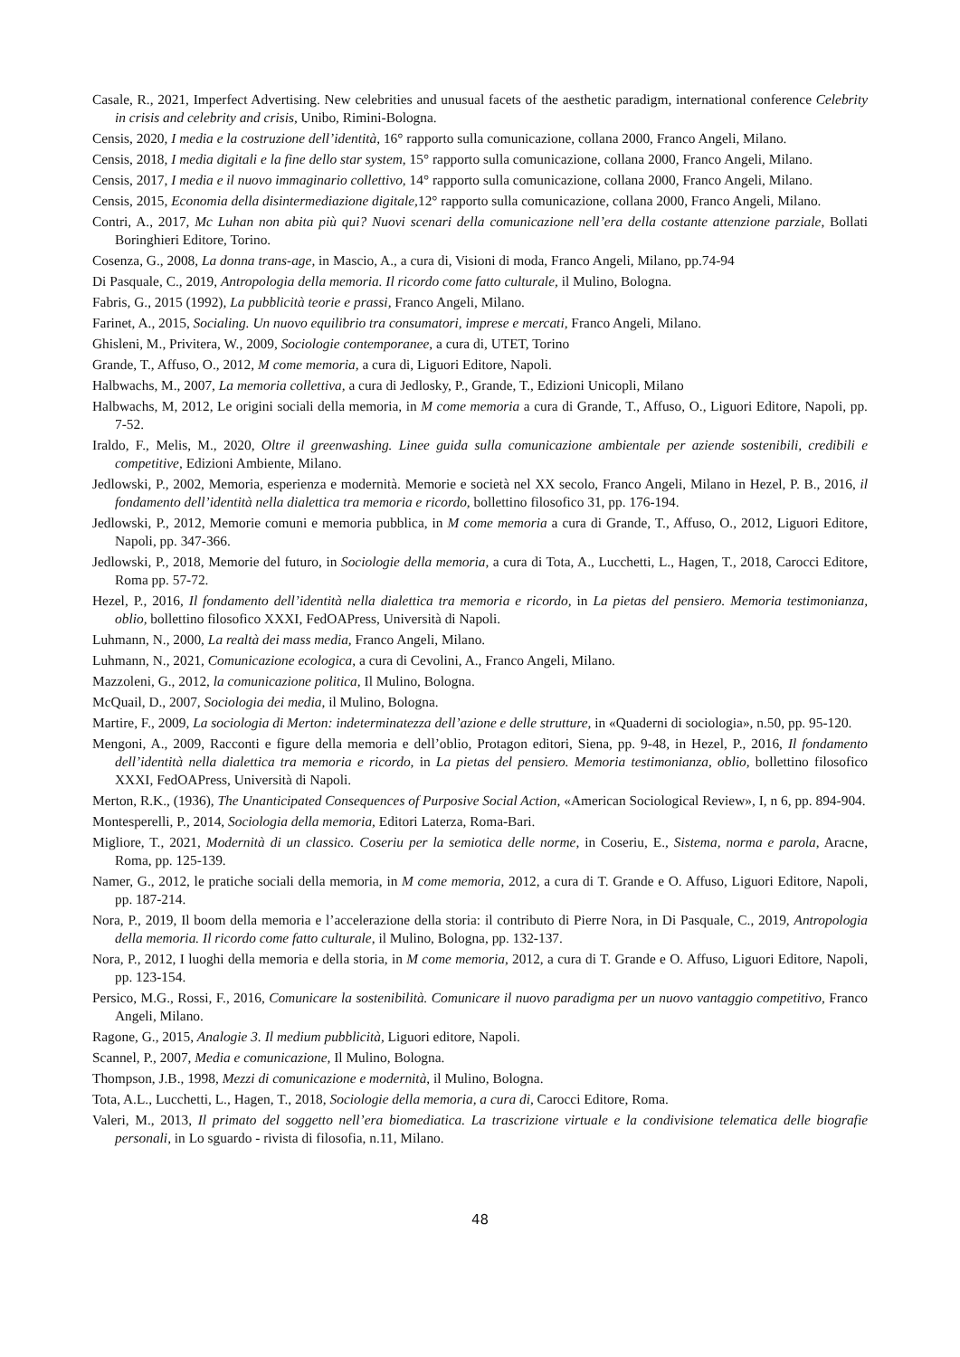Casale, R., 2021, Imperfect Advertising. New celebrities and unusual facets of the aesthetic paradigm, international conference Celebrity in crisis and celebrity and crisis, Unibo, Rimini-Bologna.
Censis, 2020, I media e la costruzione dell’identità, 16° rapporto sulla comunicazione, collana 2000, Franco Angeli, Milano.
Censis, 2018, I media digitali e la fine dello star system, 15° rapporto sulla comunicazione, collana 2000, Franco Angeli, Milano.
Censis, 2017, I media e il nuovo immaginario collettivo, 14° rapporto sulla comunicazione, collana 2000, Franco Angeli, Milano.
Censis, 2015, Economia della disintermediazione digitale, 12° rapporto sulla comunicazione, collana 2000, Franco Angeli, Milano.
Contri, A., 2017, Mc Luhan non abita più qui? Nuovi scenari della comunicazione nell’era della costante attenzione parziale, Bollati Boringhieri Editore, Torino.
Cosenza, G., 2008, La donna trans-age, in Mascio, A., a cura di, Visioni di moda, Franco Angeli, Milano, pp.74-94
Di Pasquale, C., 2019, Antropologia della memoria. Il ricordo come fatto culturale, il Mulino, Bologna.
Fabris, G., 2015 (1992), La pubblicità teorie e prassi, Franco Angeli, Milano.
Farinet, A., 2015, Socialing. Un nuovo equilibrio tra consumatori, imprese e mercati, Franco Angeli, Milano.
Ghisleni, M., Privitera, W., 2009, Sociologie contemporanee, a cura di, UTET, Torino
Grande, T., Affuso, O., 2012, M come memoria, a cura di, Liguori Editore, Napoli.
Halbwachs, M., 2007, La memoria collettiva, a cura di Jedlosky, P., Grande, T., Edizioni Unicopli, Milano
Halbwachs, M, 2012, Le origini sociali della memoria, in M come memoria a cura di Grande, T., Affuso, O., Liguori Editore, Napoli, pp. 7-52.
Iraldo, F., Melis, M., 2020, Oltre il greenwashing. Linee guida sulla comunicazione ambientale per aziende sostenibili, credibili e competitive, Edizioni Ambiente, Milano.
Jedlowski, P., 2002, Memoria, esperienza e modernità. Memorie e società nel XX secolo, Franco Angeli, Milano in Hezel, P. B., 2016, il fondamento dell’identità nella dialettica tra memoria e ricordo, bollettino filosofico 31, pp. 176-194.
Jedlowski, P., 2012, Memorie comuni e memoria pubblica, in M come memoria a cura di Grande, T., Affuso, O., 2012, Liguori Editore, Napoli, pp. 347-366.
Jedlowski, P., 2018, Memorie del futuro, in Sociologie della memoria, a cura di Tota, A., Lucchetti, L., Hagen, T., 2018, Carocci Editore, Roma pp. 57-72.
Hezel, P., 2016, Il fondamento dell’identità nella dialettica tra memoria e ricordo, in La pietas del pensiero. Memoria testimonianza, oblio, bollettino filosofico XXXI, FedOAPress, Università di Napoli.
Luhmann, N., 2000, La realtà dei mass media, Franco Angeli, Milano.
Luhmann, N., 2021, Comunicazione ecologica, a cura di Cevolini, A., Franco Angeli, Milano.
Mazzoleni, G., 2012, la comunicazione politica, Il Mulino, Bologna.
McQuail, D., 2007, Sociologia dei media, il Mulino, Bologna.
Martire, F., 2009, La sociologia di Merton: indeterminatezza dell’azione e delle strutture, in «Quaderni di sociologia», n.50, pp. 95-120.
Mengoni, A., 2009, Racconti e figure della memoria e dell’oblio, Protagon editori, Siena, pp. 9-48, in Hezel, P., 2016, Il fondamento dell’identità nella dialettica tra memoria e ricordo, in La pietas del pensiero. Memoria testimonianza, oblio, bollettino filosofico XXXI, FedOAPress, Università di Napoli.
Merton, R.K., (1936), The Unanticipated Consequences of Purposive Social Action, «American Sociological Review», I, n 6, pp. 894-904.
Montesperelli, P., 2014, Sociologia della memoria, Editori Laterza, Roma-Bari.
Migliore, T., 2021, Modernità di un classico. Coseriu per la semiotica delle norme, in Coseriu, E., Sistema, norma e parola, Aracne, Roma, pp. 125-139.
Namer, G., 2012, le pratiche sociali della memoria, in M come memoria, 2012, a cura di T. Grande e O. Affuso, Liguori Editore, Napoli, pp. 187-214.
Nora, P., 2019, Il boom della memoria e l’accelerazione della storia: il contributo di Pierre Nora, in Di Pasquale, C., 2019, Antropologia della memoria. Il ricordo come fatto culturale, il Mulino, Bologna, pp. 132-137.
Nora, P., 2012, I luoghi della memoria e della storia, in M come memoria, 2012, a cura di T. Grande e O. Affuso, Liguori Editore, Napoli, pp. 123-154.
Persico, M.G., Rossi, F., 2016, Comunicare la sostenibilità. Comunicare il nuovo paradigma per un nuovo vantaggio competitivo, Franco Angeli, Milano.
Ragone, G., 2015, Analogie 3. Il medium pubblicità, Liguori editore, Napoli.
Scannel, P., 2007, Media e comunicazione, Il Mulino, Bologna.
Thompson, J.B., 1998, Mezzi di comunicazione e modernità, il Mulino, Bologna.
Tota, A.L., Lucchetti, L., Hagen, T., 2018, Sociologie della memoria, a cura di, Carocci Editore, Roma.
Valeri, M., 2013, Il primato del soggetto nell’era biomediatica. La trascrizione virtuale e la condivisione telematica delle biografie personali, in Lo sguardo - rivista di filosofia, n.11, Milano.
48